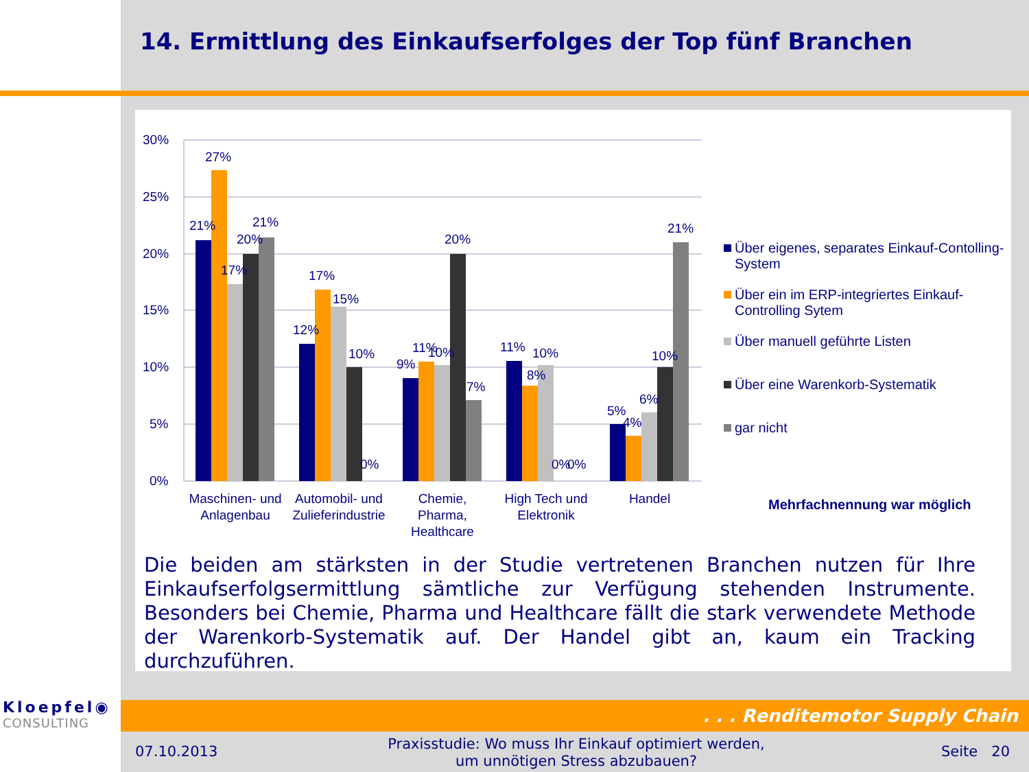14. Ermittlung des Einkaufserfolges der Top fünf Branchen
30%
25%
20%
15%
10%
5%
0%
21%
27%
17%
20%
21%
12%
17%
15%
10%
0%
9%
11%
10%
20%
7%
11%
10%
8%
0%
0%
5%
4%
6%
10%
21%
Maschinen- und
Anlagenbau
Automobil- und
Zulieferindustrie
Chemie,
Pharma,
Healthcare
High Tech und
Elektronik
Handel
Über eigenes, separates Einkauf-Contolling-System
Über ein im ERP-integriertes Einkauf-Controlling Sytem
Über manuell geführte Listen
Über eine Warenkorb-Systematik
gar nicht
Mehrfachnennung war möglich
Die beiden am stärksten in der Studie vertretenen Branchen nutzen für Ihre Einkaufserfolgsermittlung sämtliche zur Verfügung stehenden Instrumente. Besonders bei Chemie, Pharma und Healthcare fällt die stark verwendete Methode der Warenkorb-Systematik auf. Der Handel gibt an, kaum ein Tracking durchzuführen.
Kloepfel◉
CONSULTING
. . . Renditemotor Supply Chain
07.10.2013
Praxisstudie: Wo muss Ihr Einkauf optimiert werden, um unnötigen Stress abzubauen?
Seite 20